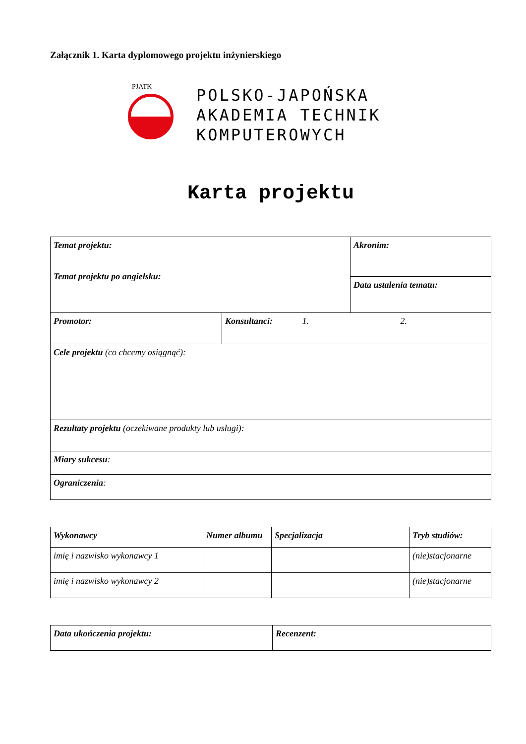Załącznik 1. Karta dyplomowego projektu inżynierskiego
PJATK
POLSKO-JAPOŃSKA
AKADEMIA TECHNIK
KOMPUTEROWYCH
Karta projektu
| Temat projektu: Temat projektu po angielsku: | | Akronim: |
| | | Data ustalenia tematu: |
| Promotor: | Konsultanci: 1. 2. | |
| Cele projektu (co chcemy osiągnąć): | | |
| Rezultaty projektu (oczekiwane produkty lub usługi): | | |
| Miary sukcesu : | | |
| Ograniczenia : | | |
| Wykonawcy | Numer albumu | Specjalizacja | Tryb studiów: |
| imię i nazwisko wykonawcy 1 | | | (nie)stacjonarne |
| imię i nazwisko wykonawcy 2 | | | (nie)stacjonarne |
| Data ukończenia projektu: | Recenzent: |